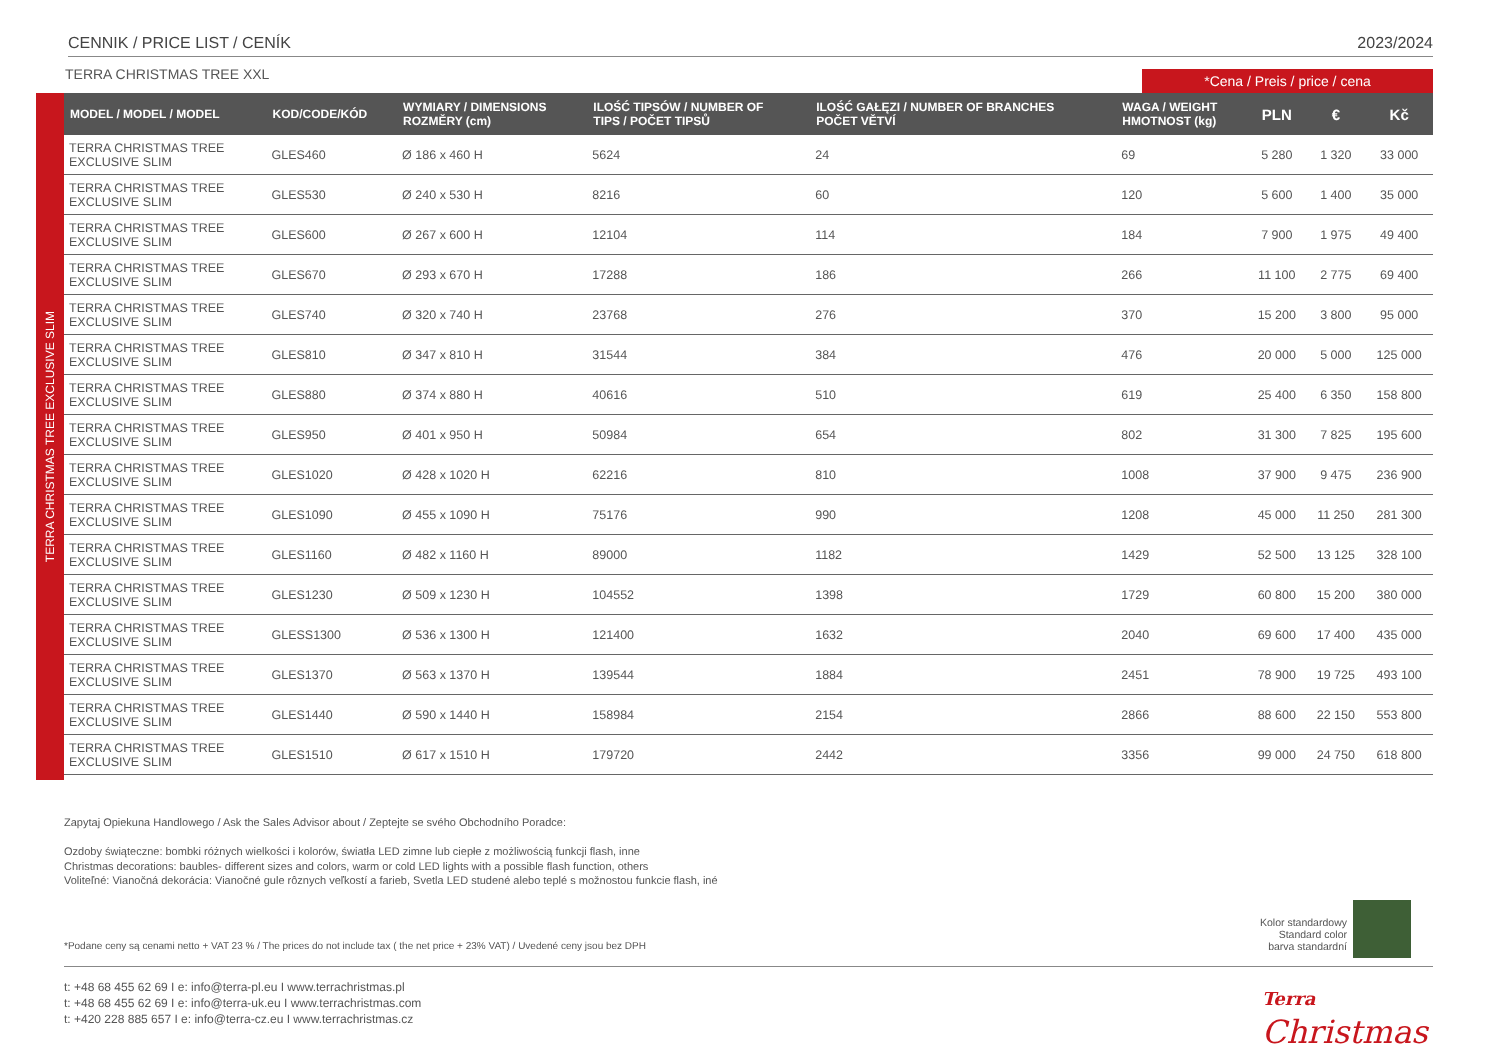CENNIK / PRICE LIST / CENÍK 2023/2024
TERRA CHRISTMAS TREE XXL *Cena / Preis / price / cena
TERRA CHRISTMAS TREE EXCLUSIVE SLIM
| MODEL / MODEL / MODEL | KOD/CODE/KÓD | WYMIARY / DIMENSIONS ROZMĚRY (cm) | ILOŚĆ TIPSÓW / NUMBER OF TIPS / POČET TIPSŮ | ILOŚĆ GAŁĘZI / NUMBER OF BRANCHES POČET VĚTVÍ | WAGA / WEIGHT HMOTNOST (kg) | PLN | € | Kč |
| --- | --- | --- | --- | --- | --- | --- | --- | --- |
| TERRA CHRISTMAS TREE EXCLUSIVE SLIM | GLES460 | Ø 186 x 460 H | 5624 | 24 | 69 | 5 280 | 1 320 | 33 000 |
| TERRA CHRISTMAS TREE EXCLUSIVE SLIM | GLES530 | Ø 240 x 530 H | 8216 | 60 | 120 | 5 600 | 1 400 | 35 000 |
| TERRA CHRISTMAS TREE EXCLUSIVE SLIM | GLES600 | Ø 267 x 600 H | 12104 | 114 | 184 | 7 900 | 1 975 | 49 400 |
| TERRA CHRISTMAS TREE EXCLUSIVE SLIM | GLES670 | Ø 293 x 670 H | 17288 | 186 | 266 | 11 100 | 2 775 | 69 400 |
| TERRA CHRISTMAS TREE EXCLUSIVE SLIM | GLES740 | Ø 320 x 740 H | 23768 | 276 | 370 | 15 200 | 3 800 | 95 000 |
| TERRA CHRISTMAS TREE EXCLUSIVE SLIM | GLES810 | Ø 347 x 810 H | 31544 | 384 | 476 | 20 000 | 5 000 | 125 000 |
| TERRA CHRISTMAS TREE EXCLUSIVE SLIM | GLES880 | Ø 374 x 880 H | 40616 | 510 | 619 | 25 400 | 6 350 | 158 800 |
| TERRA CHRISTMAS TREE EXCLUSIVE SLIM | GLES950 | Ø 401 x 950 H | 50984 | 654 | 802 | 31 300 | 7 825 | 195 600 |
| TERRA CHRISTMAS TREE EXCLUSIVE SLIM | GLES1020 | Ø 428 x 1020 H | 62216 | 810 | 1008 | 37 900 | 9 475 | 236 900 |
| TERRA CHRISTMAS TREE EXCLUSIVE SLIM | GLES1090 | Ø 455 x 1090 H | 75176 | 990 | 1208 | 45 000 | 11 250 | 281 300 |
| TERRA CHRISTMAS TREE EXCLUSIVE SLIM | GLES1160 | Ø 482 x 1160 H | 89000 | 1182 | 1429 | 52 500 | 13 125 | 328 100 |
| TERRA CHRISTMAS TREE EXCLUSIVE SLIM | GLES1230 | Ø 509 x 1230 H | 104552 | 1398 | 1729 | 60 800 | 15 200 | 380 000 |
| TERRA CHRISTMAS TREE EXCLUSIVE SLIM | GLESS1300 | Ø 536 x 1300 H | 121400 | 1632 | 2040 | 69 600 | 17 400 | 435 000 |
| TERRA CHRISTMAS TREE EXCLUSIVE SLIM | GLES1370 | Ø 563 x 1370 H | 139544 | 1884 | 2451 | 78 900 | 19 725 | 493 100 |
| TERRA CHRISTMAS TREE EXCLUSIVE SLIM | GLES1440 | Ø 590 x 1440 H | 158984 | 2154 | 2866 | 88 600 | 22 150 | 553 800 |
| TERRA CHRISTMAS TREE EXCLUSIVE SLIM | GLES1510 | Ø 617 x 1510 H | 179720 | 2442 | 3356 | 99 000 | 24 750 | 618 800 |
Zapytaj Opiekuna Handlowego / Ask the Sales Advisor about / Zeptejte se svého Obchodního Poradce:
Ozdoby świąteczne: bombki różnych wielkości i kolorów, światła LED zimne lub ciepłe z możliwością funkcji flash, inne
Christmas decorations: baubles- different sizes and colors, warm or cold LED lights with a possible flash function, others
Voliteľné: Vianočná dekorácia: Vianočné gule rôznych veľkostí a farieb, Svetla LED studené alebo teplé s možnostou funkcie flash, iné
*Podane ceny są cenami netto + VAT 23 % / The prices do not include tax ( the net price + 23% VAT) / Uvedené ceny jsou bez DPH
Kolor standardowy
Standard color
barva standardní
t: +48 68 455 62 69 I e: info@terra-pl.eu I www.terrachristmas.pl
t: +48 68 455 62 69 I e: info@terra-uk.eu I www.terrachristmas.com
t: +420 228 885 657 I e: info@terra-cz.eu I www.terrachristmas.cz
Terra
Christmas